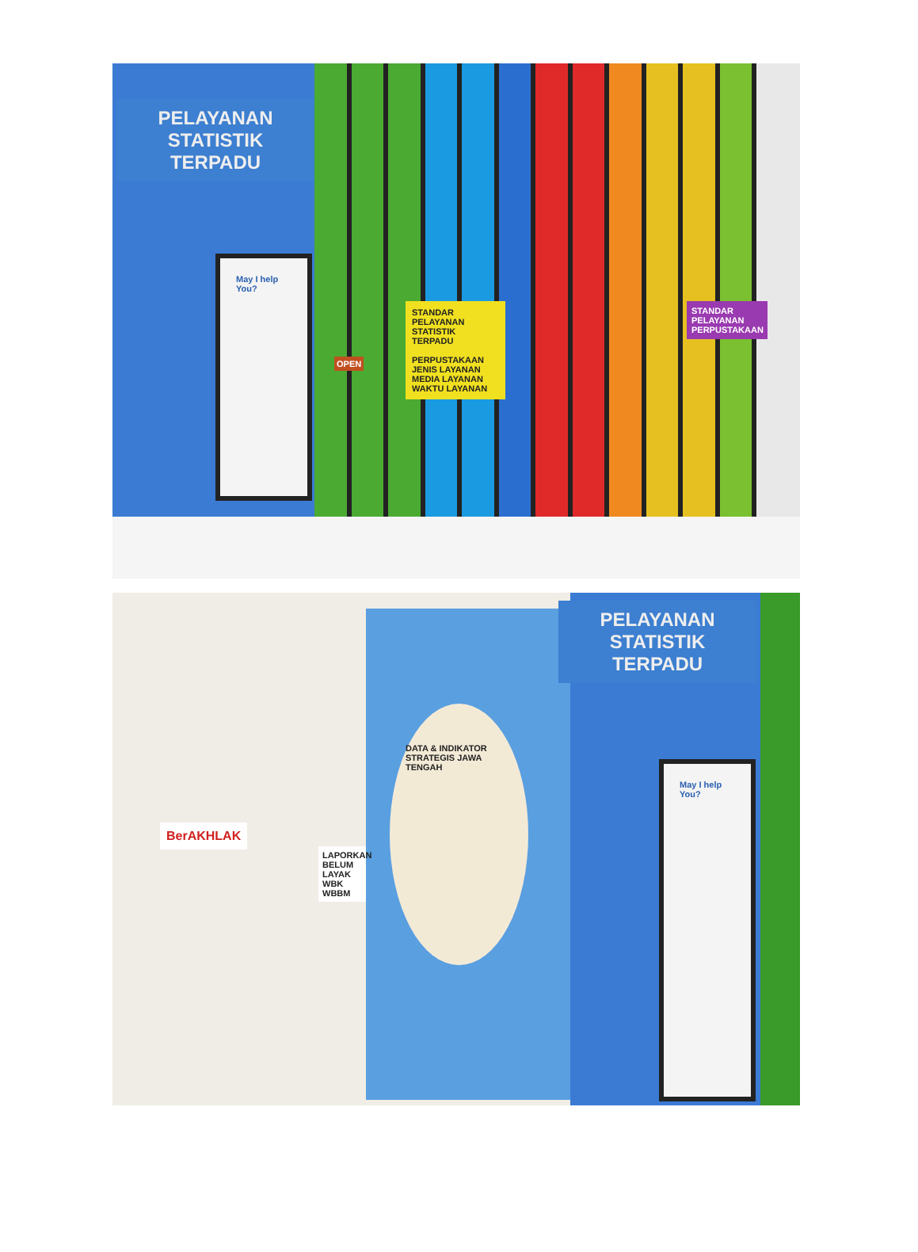PELAYANAN
STATISTIK
TERPADU
May I help You?
STANDAR PELAYANAN STATISTIK TERPADU
PERPUSTAKAAN
JENIS LAYANAN
MEDIA LAYANAN
WAKTU LAYANAN
OPEN
STANDAR PELAYANAN PERPUSTAKAAN
DATA & INDIKATOR STRATEGIS JAWA TENGAH
BerAKHLAK
LAPORKAN
BELUM LAYAK
WBK WBBM
PELAYANAN
STATISTIK
TERPADU
May I help You?